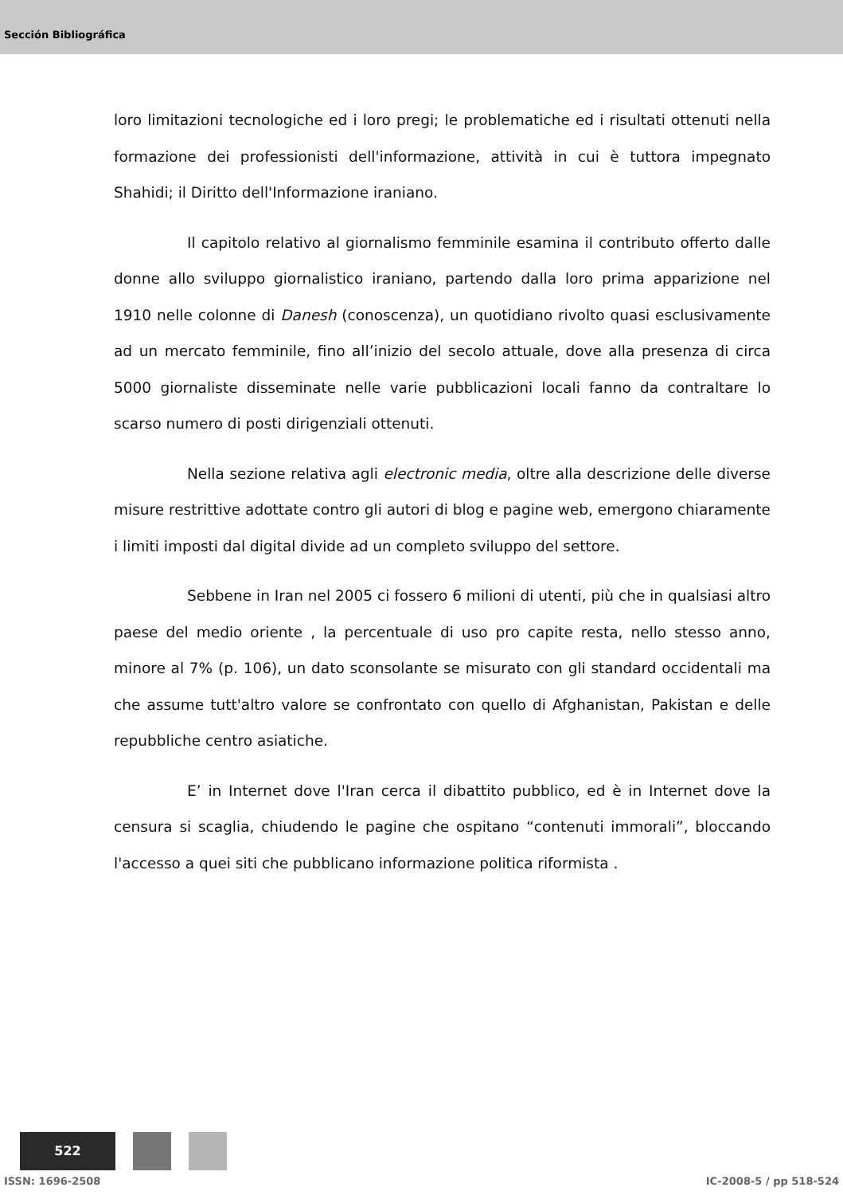Sección Bibliográfica
loro limitazioni tecnologiche ed i loro pregi; le problematiche ed i risultati ottenuti nella formazione dei professionisti dell'informazione, attività in cui è tuttora impegnato Shahidi; il Diritto dell'Informazione iraniano.
Il capitolo relativo al giornalismo femminile esamina il contributo offerto dalle donne allo sviluppo giornalistico iraniano, partendo dalla loro prima apparizione nel 1910 nelle colonne di Danesh (conoscenza), un quotidiano rivolto quasi esclusivamente ad un mercato femminile, fino all’inizio del secolo attuale, dove alla presenza di circa 5000 giornaliste disseminate nelle varie pubblicazioni locali fanno da contraltare lo scarso numero di posti dirigenziali ottenuti.
Nella sezione relativa agli electronic media, oltre alla descrizione delle diverse misure restrittive adottate contro gli autori di blog e pagine web, emergono chiaramente i limiti imposti dal digital divide ad un completo sviluppo del settore.
Sebbene in Iran nel 2005 ci fossero 6 milioni di utenti, più che in qualsiasi altro paese del medio oriente , la percentuale di uso pro capite resta, nello stesso anno, minore al 7% (p. 106), un dato sconsolante se misurato con gli standard occidentali ma che assume tutt'altro valore se confrontato con quello di Afghanistan, Pakistan e delle repubbliche centro asiatiche.
E’ in Internet dove l'Iran cerca il dibattito pubblico, ed è in Internet dove la censura si scaglia, chiudendo le pagine che ospitano “contenuti immorali”, bloccando l'accesso a quei siti che pubblicano informazione politica riformista .
522
ISSN: 1696-2508 IC-2008-5 / pp 518-524